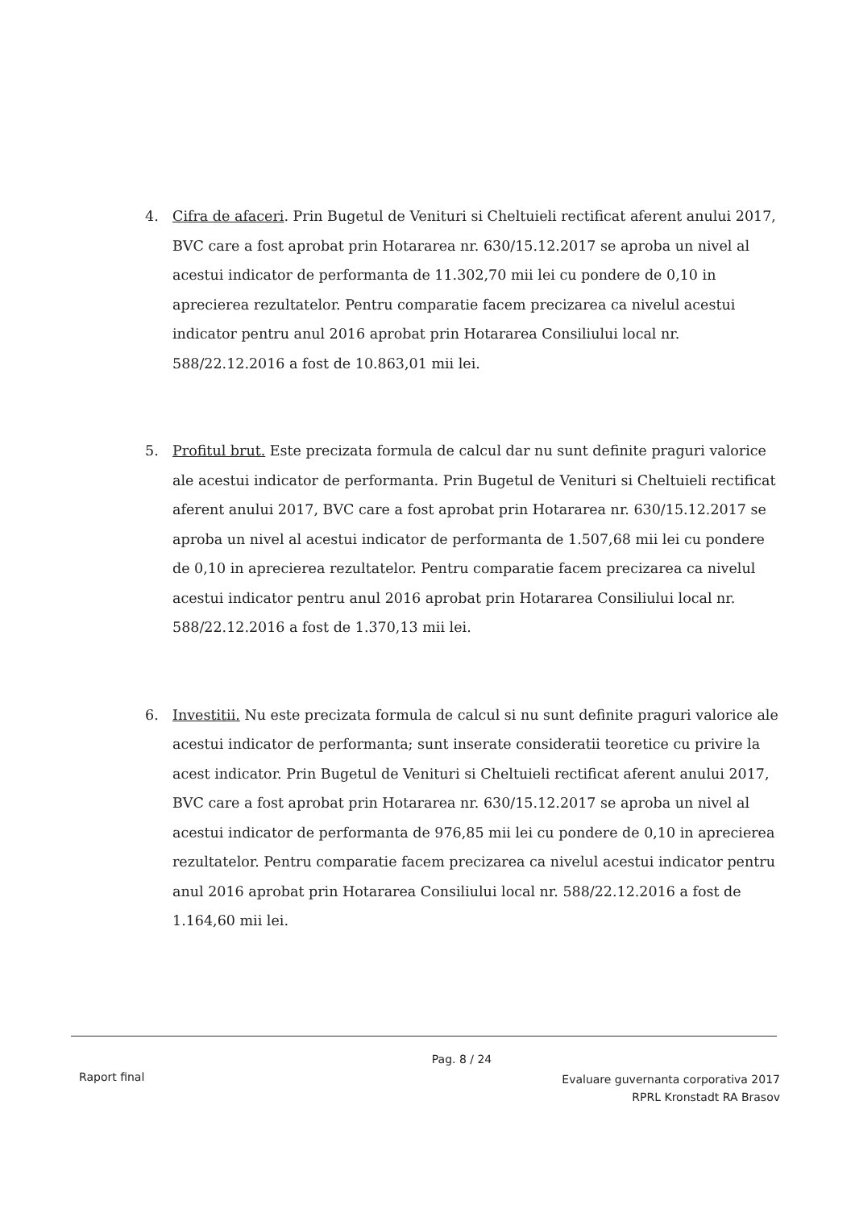4. Cifra de afaceri. Prin Bugetul de Venituri si Cheltuieli rectificat aferent anului 2017, BVC care a fost aprobat prin Hotararea nr. 630/15.12.2017 se aproba un nivel al acestui indicator de performanta de 11.302,70 mii lei cu pondere de 0,10 in aprecierea rezultatelor. Pentru comparatie facem precizarea ca nivelul acestui indicator pentru anul 2016 aprobat prin Hotararea Consiliului local nr. 588/22.12.2016 a fost de 10.863,01 mii lei.
5. Profitul brut. Este precizata formula de calcul dar nu sunt definite praguri valorice ale acestui indicator de performanta. Prin Bugetul de Venituri si Cheltuieli rectificat aferent anului 2017, BVC care a fost aprobat prin Hotararea nr. 630/15.12.2017 se aproba un nivel al acestui indicator de performanta de 1.507,68 mii lei cu pondere de 0,10 in aprecierea rezultatelor. Pentru comparatie facem precizarea ca nivelul acestui indicator pentru anul 2016 aprobat prin Hotararea Consiliului local nr. 588/22.12.2016 a fost de 1.370,13 mii lei.
6. Investitii. Nu este precizata formula de calcul si nu sunt definite praguri valorice ale acestui indicator de performanta; sunt inserate consideratii teoretice cu privire la acest indicator. Prin Bugetul de Venituri si Cheltuieli rectificat aferent anului 2017, BVC care a fost aprobat prin Hotararea nr. 630/15.12.2017 se aproba un nivel al acestui indicator de performanta de 976,85 mii lei cu pondere de 0,10 in aprecierea rezultatelor. Pentru comparatie facem precizarea ca nivelul acestui indicator pentru anul 2016 aprobat prin Hotararea Consiliului local nr. 588/22.12.2016 a fost de 1.164,60 mii lei.
Pag. 8 / 24
Raport final
Evaluare guvernanta corporativa 2017
RPRL Kronstadt RA Brasov